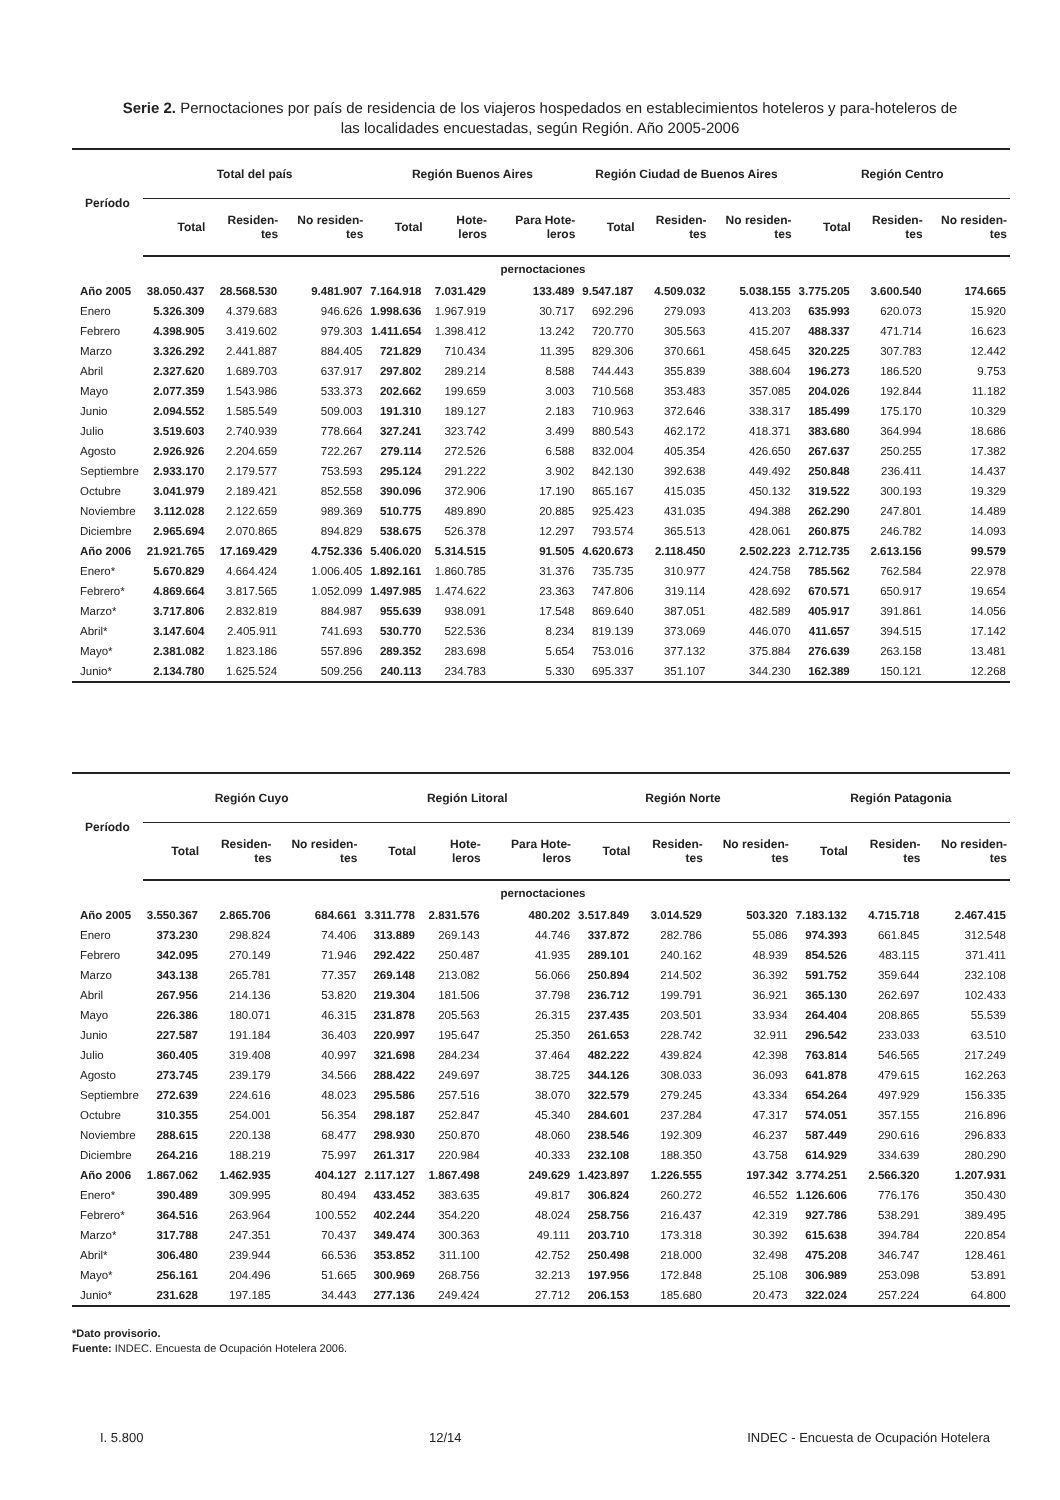Serie 2. Pernoctaciones por país de residencia de los viajeros hospedados en establecimientos hoteleros y para-hoteleros de las localidades encuestadas, según Región. Año 2005-2006
| Período | Total del país | | | Región Buenos Aires | | | Región Ciudad de Buenos Aires | | | Región Centro | | |
| --- | --- | --- | --- | --- | --- | --- | --- | --- | --- | --- | --- | --- |
| | Total | Residen-tes | No residen-tes | Total | Hote-leros | Para Hote-leros | Total | Residen-tes | No residen-tes | Total | Residen-tes | No residen-tes |
| pernoctaciones | | | | | | | | | | | | |
| Año 2005 | 38.050.437 | 28.568.530 | 9.481.907 | 7.164.918 | 7.031.429 | 133.489 | 9.547.187 | 4.509.032 | 5.038.155 | 3.775.205 | 3.600.540 | 174.665 |
| Enero | 5.326.309 | 4.379.683 | 946.626 | 1.998.636 | 1.967.919 | 30.717 | 692.296 | 279.093 | 413.203 | 635.993 | 620.073 | 15.920 |
| Febrero | 4.398.905 | 3.419.602 | 979.303 | 1.411.654 | 1.398.412 | 13.242 | 720.770 | 305.563 | 415.207 | 488.337 | 471.714 | 16.623 |
| Marzo | 3.326.292 | 2.441.887 | 884.405 | 721.829 | 710.434 | 11.395 | 829.306 | 370.661 | 458.645 | 320.225 | 307.783 | 12.442 |
| Abril | 2.327.620 | 1.689.703 | 637.917 | 297.802 | 289.214 | 8.588 | 744.443 | 355.839 | 388.604 | 196.273 | 186.520 | 9.753 |
| Mayo | 2.077.359 | 1.543.986 | 533.373 | 202.662 | 199.659 | 3.003 | 710.568 | 353.483 | 357.085 | 204.026 | 192.844 | 11.182 |
| Junio | 2.094.552 | 1.585.549 | 509.003 | 191.310 | 189.127 | 2.183 | 710.963 | 372.646 | 338.317 | 185.499 | 175.170 | 10.329 |
| Julio | 3.519.603 | 2.740.939 | 778.664 | 327.241 | 323.742 | 3.499 | 880.543 | 462.172 | 418.371 | 383.680 | 364.994 | 18.686 |
| Agosto | 2.926.926 | 2.204.659 | 722.267 | 279.114 | 272.526 | 6.588 | 832.004 | 405.354 | 426.650 | 267.637 | 250.255 | 17.382 |
| Septiembre | 2.933.170 | 2.179.577 | 753.593 | 295.124 | 291.222 | 3.902 | 842.130 | 392.638 | 449.492 | 250.848 | 236.411 | 14.437 |
| Octubre | 3.041.979 | 2.189.421 | 852.558 | 390.096 | 372.906 | 17.190 | 865.167 | 415.035 | 450.132 | 319.522 | 300.193 | 19.329 |
| Noviembre | 3.112.028 | 2.122.659 | 989.369 | 510.775 | 489.890 | 20.885 | 925.423 | 431.035 | 494.388 | 262.290 | 247.801 | 14.489 |
| Diciembre | 2.965.694 | 2.070.865 | 894.829 | 538.675 | 526.378 | 12.297 | 793.574 | 365.513 | 428.061 | 260.875 | 246.782 | 14.093 |
| Año 2006 | 21.921.765 | 17.169.429 | 4.752.336 | 5.406.020 | 5.314.515 | 91.505 | 4.620.673 | 2.118.450 | 2.502.223 | 2.712.735 | 2.613.156 | 99.579 |
| Enero* | 5.670.829 | 4.664.424 | 1.006.405 | 1.892.161 | 1.860.785 | 31.376 | 735.735 | 310.977 | 424.758 | 785.562 | 762.584 | 22.978 |
| Febrero* | 4.869.664 | 3.817.565 | 1.052.099 | 1.497.985 | 1.474.622 | 23.363 | 747.806 | 319.114 | 428.692 | 670.571 | 650.917 | 19.654 |
| Marzo* | 3.717.806 | 2.832.819 | 884.987 | 955.639 | 938.091 | 17.548 | 869.640 | 387.051 | 482.589 | 405.917 | 391.861 | 14.056 |
| Abril* | 3.147.604 | 2.405.911 | 741.693 | 530.770 | 522.536 | 8.234 | 819.139 | 373.069 | 446.070 | 411.657 | 394.515 | 17.142 |
| Mayo* | 2.381.082 | 1.823.186 | 557.896 | 289.352 | 283.698 | 5.654 | 753.016 | 377.132 | 375.884 | 276.639 | 263.158 | 13.481 |
| Junio* | 2.134.780 | 1.625.524 | 509.256 | 240.113 | 234.783 | 5.330 | 695.337 | 351.107 | 344.230 | 162.389 | 150.121 | 12.268 |
| Período | Región Cuyo | | | Región Litoral | | | Región Norte | | | Región Patagonia | | |
| --- | --- | --- | --- | --- | --- | --- | --- | --- | --- | --- | --- | --- |
| | Total | Residen-tes | No residen-tes | Total | Hote-leros | Para Hote-leros | Total | Residen-tes | No residen-tes | Total | Residen-tes | No residen-tes |
| pernoctaciones | | | | | | | | | | | | |
| Año 2005 | 3.550.367 | 2.865.706 | 684.661 | 3.311.778 | 2.831.576 | 480.202 | 3.517.849 | 3.014.529 | 503.320 | 7.183.132 | 4.715.718 | 2.467.415 |
| Enero | 373.230 | 298.824 | 74.406 | 313.889 | 269.143 | 44.746 | 337.872 | 282.786 | 55.086 | 974.393 | 661.845 | 312.548 |
| Febrero | 342.095 | 270.149 | 71.946 | 292.422 | 250.487 | 41.935 | 289.101 | 240.162 | 48.939 | 854.526 | 483.115 | 371.411 |
| Marzo | 343.138 | 265.781 | 77.357 | 269.148 | 213.082 | 56.066 | 250.894 | 214.502 | 36.392 | 591.752 | 359.644 | 232.108 |
| Abril | 267.956 | 214.136 | 53.820 | 219.304 | 181.506 | 37.798 | 236.712 | 199.791 | 36.921 | 365.130 | 262.697 | 102.433 |
| Mayo | 226.386 | 180.071 | 46.315 | 231.878 | 205.563 | 26.315 | 237.435 | 203.501 | 33.934 | 264.404 | 208.865 | 55.539 |
| Junio | 227.587 | 191.184 | 36.403 | 220.997 | 195.647 | 25.350 | 261.653 | 228.742 | 32.911 | 296.542 | 233.033 | 63.510 |
| Julio | 360.405 | 319.408 | 40.997 | 321.698 | 284.234 | 37.464 | 482.222 | 439.824 | 42.398 | 763.814 | 546.565 | 217.249 |
| Agosto | 273.745 | 239.179 | 34.566 | 288.422 | 249.697 | 38.725 | 344.126 | 308.033 | 36.093 | 641.878 | 479.615 | 162.263 |
| Septiembre | 272.639 | 224.616 | 48.023 | 295.586 | 257.516 | 38.070 | 322.579 | 279.245 | 43.334 | 654.264 | 497.929 | 156.335 |
| Octubre | 310.355 | 254.001 | 56.354 | 298.187 | 252.847 | 45.340 | 284.601 | 237.284 | 47.317 | 574.051 | 357.155 | 216.896 |
| Noviembre | 288.615 | 220.138 | 68.477 | 298.930 | 250.870 | 48.060 | 238.546 | 192.309 | 46.237 | 587.449 | 290.616 | 296.833 |
| Diciembre | 264.216 | 188.219 | 75.997 | 261.317 | 220.984 | 40.333 | 232.108 | 188.350 | 43.758 | 614.929 | 334.639 | 280.290 |
| Año 2006 | 1.867.062 | 1.462.935 | 404.127 | 2.117.127 | 1.867.498 | 249.629 | 1.423.897 | 1.226.555 | 197.342 | 3.774.251 | 2.566.320 | 1.207.931 |
| Enero* | 390.489 | 309.995 | 80.494 | 433.452 | 383.635 | 49.817 | 306.824 | 260.272 | 46.552 | 1.126.606 | 776.176 | 350.430 |
| Febrero* | 364.516 | 263.964 | 100.552 | 402.244 | 354.220 | 48.024 | 258.756 | 216.437 | 42.319 | 927.786 | 538.291 | 389.495 |
| Marzo* | 317.788 | 247.351 | 70.437 | 349.474 | 300.363 | 49.111 | 203.710 | 173.318 | 30.392 | 615.638 | 394.784 | 220.854 |
| Abril* | 306.480 | 239.944 | 66.536 | 353.852 | 311.100 | 42.752 | 250.498 | 218.000 | 32.498 | 475.208 | 346.747 | 128.461 |
| Mayo* | 256.161 | 204.496 | 51.665 | 300.969 | 268.756 | 32.213 | 197.956 | 172.848 | 25.108 | 306.989 | 253.098 | 53.891 |
| Junio* | 231.628 | 197.185 | 34.443 | 277.136 | 249.424 | 27.712 | 206.153 | 185.680 | 20.473 | 322.024 | 257.224 | 64.800 |
*Dato provisorio.
Fuente: INDEC. Encuesta de Ocupación Hotelera 2006.
I. 5.800 12/14 INDEC - Encuesta de Ocupación Hotelera